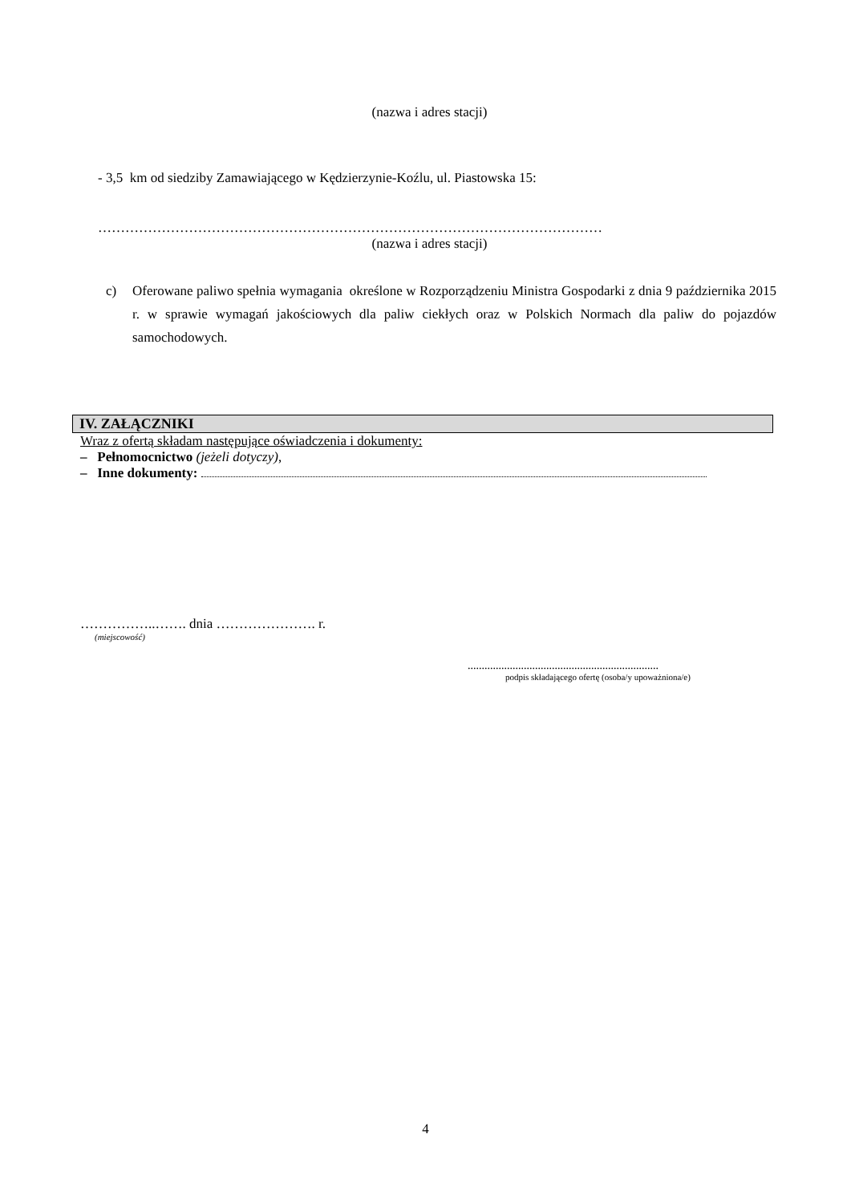(nazwa i adres stacji)
- 3,5 km od siedziby Zamawiającego w Kędzierzynie-Koźlu, ul. Piastowska 15:
…………………………………………………………………………………………………
(nazwa i adres stacji)
c) Oferowane paliwo spełnia wymagania określone w Rozporządzeniu Ministra Gospodarki z dnia 9 października 2015 r. w sprawie wymagań jakościowych dla paliw ciekłych oraz w Polskich Normach dla paliw do pojazdów samochodowych.
IV. ZAŁĄCZNIKI
Wraz z ofertą składam następujące oświadczenia i dokumenty:
– Pełnomocnictwo (jeżeli dotyczy),
– Inne dokumenty:
……………..……. dnia …………………. r.
(miejscowość)
....................................................................
podpis składającego ofertę (osoba/y upoważniona/e)
4